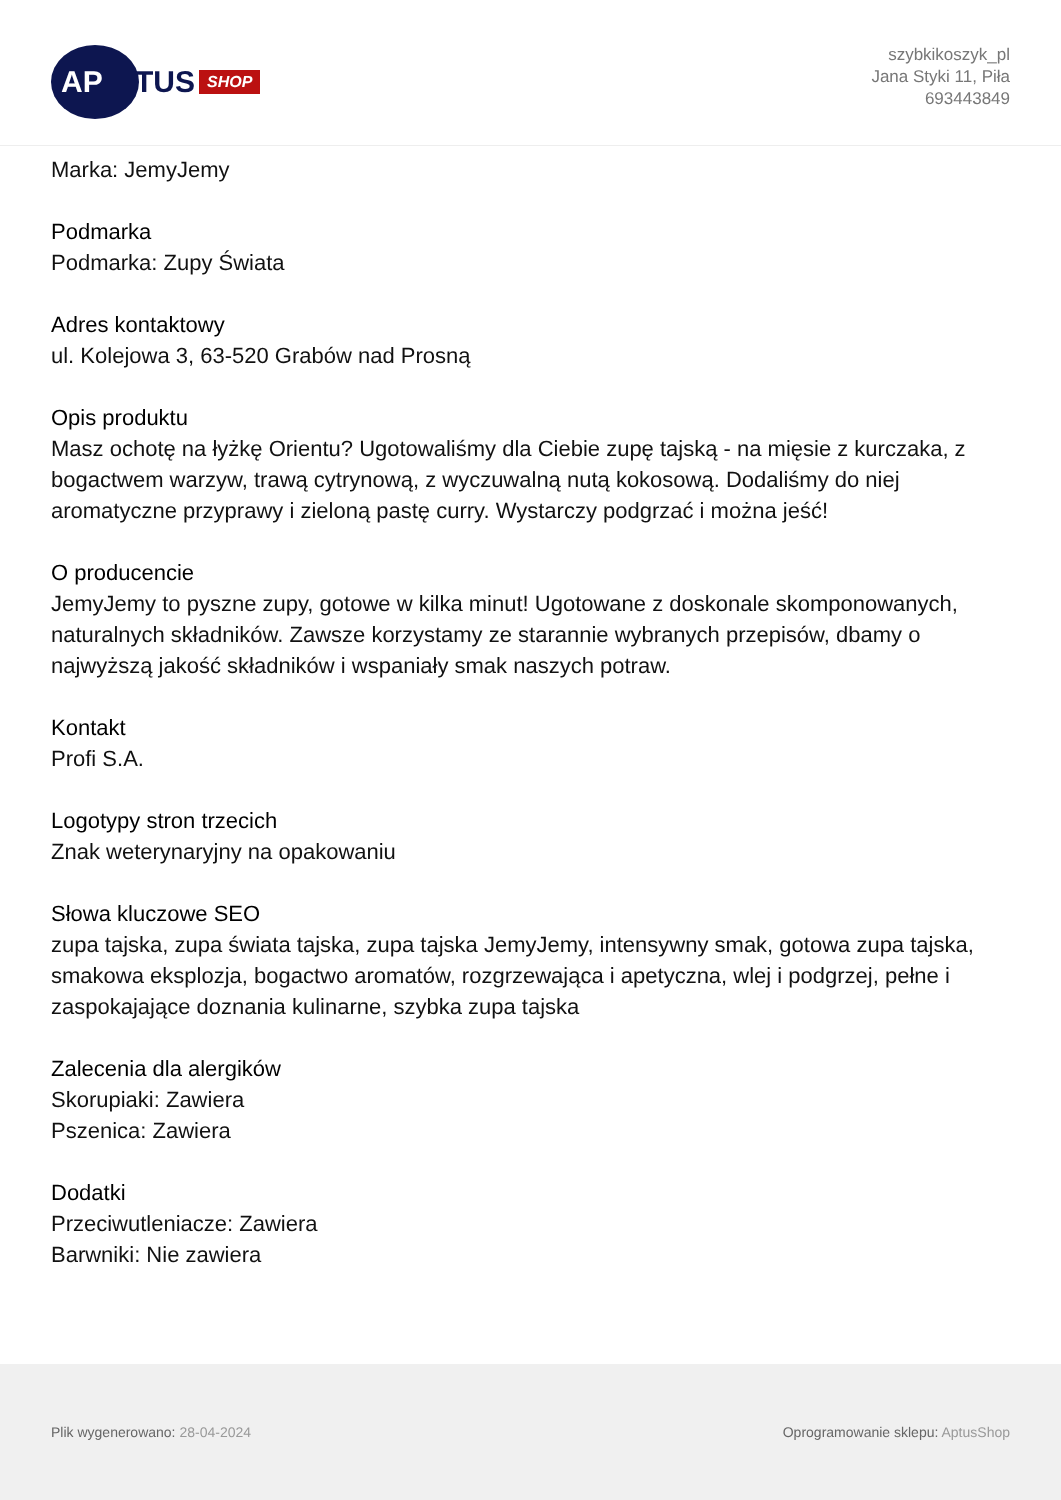AP
TUS SHOP
szybkikoszyk_pl
Jana Styki 11, Piła
693443849
Marka: JemyJemy
Podmarka
Podmarka: Zupy Świata
Adres kontaktowy
ul. Kolejowa 3, 63-520 Grabów nad Prosną
Opis produktu
Masz ochotę na łyżkę Orientu? Ugotowaliśmy dla Ciebie zupę tajską - na mięsie z kurczaka, z bogactwem warzyw, trawą cytrynową, z wyczuwalną nutą kokosową. Dodaliśmy do niej aromatyczne przyprawy i zieloną pastę curry. Wystarczy podgrzać i można jeść!
O producencie
JemyJemy to pyszne zupy, gotowe w kilka minut! Ugotowane z doskonale skomponowanych, naturalnych składników. Zawsze korzystamy ze starannie wybranych przepisów, dbamy o najwyższą jakość składników i wspaniały smak naszych potraw.
Kontakt
Profi S.A.
Logotypy stron trzecich
Znak weterynaryjny na opakowaniu
Słowa kluczowe SEO
zupa tajska, zupa świata tajska, zupa tajska JemyJemy, intensywny smak, gotowa zupa tajska, smakowa eksplozja, bogactwo aromatów, rozgrzewająca i apetyczna, wlej i podgrzej, pełne i zaspokajające doznania kulinarne, szybka zupa tajska
Zalecenia dla alergików
Skorupiaki: Zawiera
Pszenica: Zawiera
Dodatki
Przeciwutleniacze: Zawiera
Barwniki: Nie zawiera
Plik wygenerowano: 28-04-2024
Oprogramowanie sklepu: AptusShop